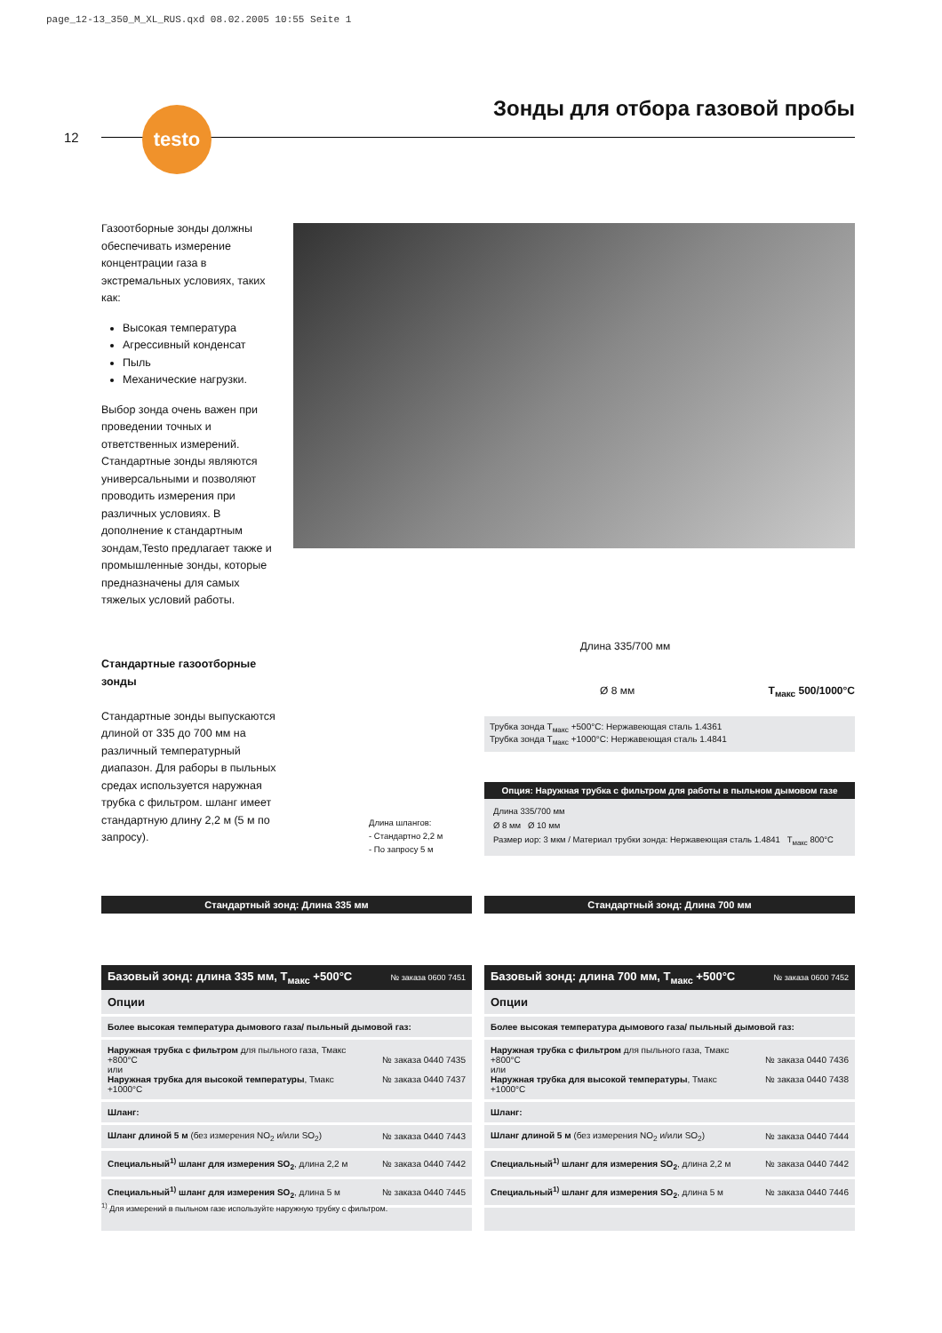page_12-13_350_M_XL_RUS.qxd 08.02.2005 10:55 Seite 1
12
testo Зонды для отбора газовой пробы
Газоотборные зонды должны обеспечивать измерение концентрации газа в экстремальных условиях, таких как:
Высокая температура
Агрессивный конденсат
Пыль
Механические нагрузки.
Выбор зонда очень важен при проведении точных и ответственных измерений. Стандартные зонды являются универсальными и позволяют проводить измерения при различных условиях. В дополнение к стандартным зондам,Testo предлагает также и промышленные зонды, которые предназначены для самых тяжелых условий работы.
Стандартные газоотборные зонды
Стандартные зонды выпускаются длиной от 335 до 700 мм на различный температурный диапазон. Для раборы в пыльных средах используется наружная трубка с фильтром. шланг имеет стандартную длину 2,2 м (5 м по запросу).
Длина 335/700 мм
Ø 8 мм T<sub>макс</sub> 500/1000°C
Трубка зонда T<sub>макс</sub> +500°C: Нержавеющая сталь 1.4361
Трубка зонда T<sub>макс</sub> +1000°C: Нержавеющая сталь 1.4841
Длина шлангов:
- Стандартно 2,2 м
- По запросу 5 м
Опция: Наружная трубка с фильтром для работы в пыльном дымовом газе
Длина 335/700 мм
Ø 8 мм Ø 10 мм
Размер иор: 3 мкм / Материал трубки зонда: Нержавеющая сталь 1.4841 T<sub>макс</sub> 800°C
Стандартный зонд: Длина 335 мм Стандартный зонд: Длина 700 мм
| Базовый зонд: длина 335 мм, T<sub>макс</sub> +500°C | № заказа 0600 7451 |
| --- | --- |
| Опции | |
| Более высокая температура дымового газа/ пыльный дымовой газ: | |
| Наружная трубка с фильтром для пыльного газа, Тмакс +800°C или Наружная трубка для высокой температуры , Тмакс +1000°C | № заказа 0440 7435 № заказа 0440 7437 |
| Шланг: | |
| Шланг длиной 5 м (без измерения NO<sub>2</sub> и/или SO<sub>2</sub>) | № заказа 0440 7443 |
| Специальный<sup>1)</sup> шланг для измерения SO<sub>2</sub> , длина 2,2 м | № заказа 0440 7442 |
| Специальный<sup>1)</sup> шланг для измерения SO<sub>2</sub> , длина 5 м | № заказа 0440 7445 |
| Базовый зонд: длина 700 мм, T<sub>макс</sub> +500°C | № заказа 0600 7452 |
| --- | --- |
| Опции | |
| Более высокая температура дымового газа/ пыльный дымовой газ: | |
| Наружная трубка с фильтром для пыльного газа, Тмакс +800°C или Наружная трубка для высокой температуры , Тмакс +1000°C | № заказа 0440 7436 № заказа 0440 7438 |
| Шланг: | |
| Шланг длиной 5 м (без измерения NO<sub>2</sub> и/или SO<sub>2</sub>) | № заказа 0440 7444 |
| Специальный<sup>1)</sup> шланг для измерения SO<sub>2</sub> , длина 2,2 м | № заказа 0440 7442 |
| Специальный<sup>1)</sup> шланг для измерения SO<sub>2</sub> , длина 5 м | № заказа 0440 7446 |
<sup>1)</sup> Для измерений в пыльном газе используйте наружную трубку с фильтром.